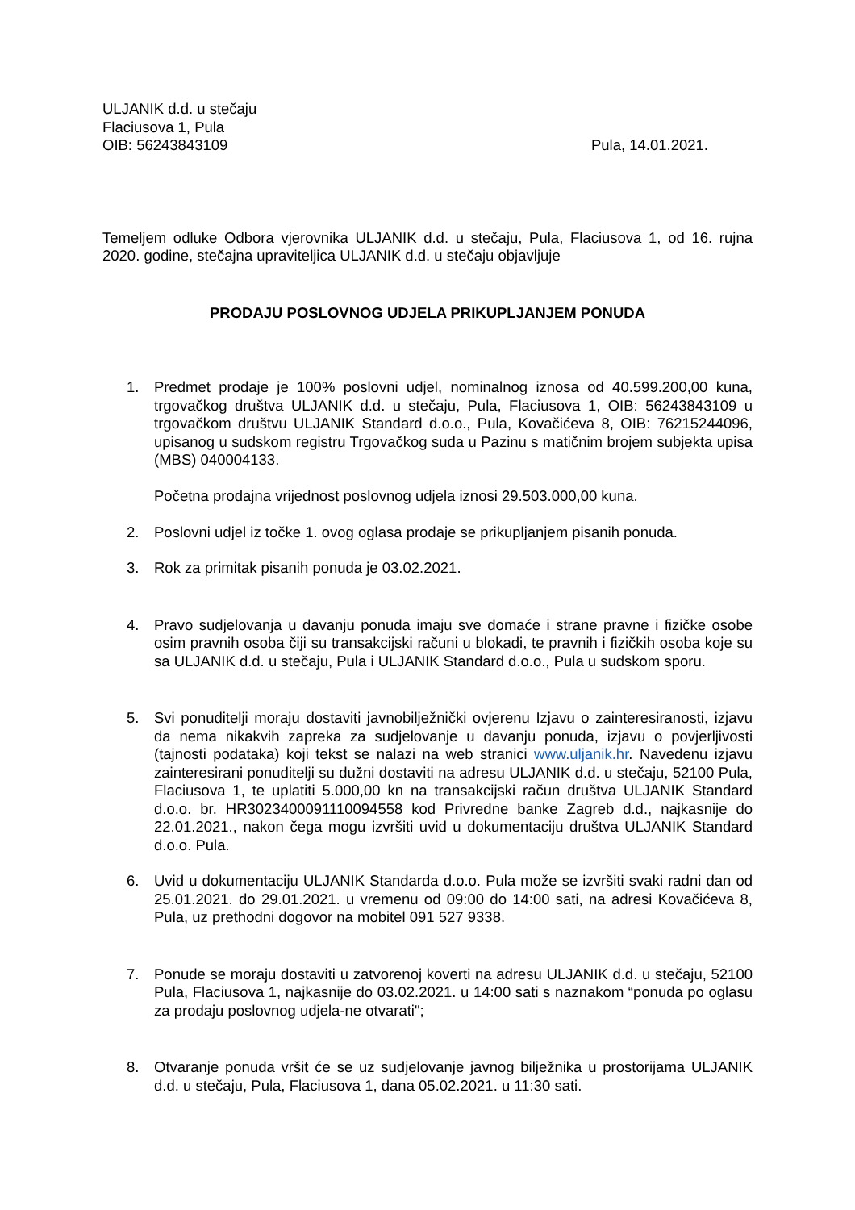ULJANIK d.d. u stečaju
Flaciusova 1, Pula
OIB: 56243843109
Pula, 14.01.2021.
Temeljem odluke Odbora vjerovnika ULJANIK d.d. u stečaju, Pula, Flaciusova 1, od 16. rujna 2020. godine, stečajna upraviteljica ULJANIK d.d. u stečaju objavljuje
PRODAJU POSLOVNOG UDJELA PRIKUPLJANJEM PONUDA
1. Predmet prodaje je 100% poslovni udjel, nominalnog iznosa od 40.599.200,00 kuna, trgovačkog društva ULJANIK d.d. u stečaju, Pula, Flaciusova 1, OIB: 56243843109 u trgovačkom društvu ULJANIK Standard d.o.o., Pula, Kovačićeva 8, OIB: 76215244096, upisanog u sudskom registru Trgovačkog suda u Pazinu s matičnim brojem subjekta upisa (MBS) 040004133.
Početna prodajna vrijednost poslovnog udjela iznosi 29.503.000,00 kuna.
2. Poslovni udjel iz točke 1. ovog oglasa prodaje se prikupljanjem pisanih ponuda.
3. Rok za primitak pisanih ponuda je 03.02.2021.
4. Pravo sudjelovanja u davanju ponuda imaju sve domaće i strane pravne i fizičke osobe osim pravnih osoba čiji su transakcijski računi u blokadi, te pravnih i fizičkih osoba koje su sa ULJANIK d.d. u stečaju, Pula i ULJANIK Standard d.o.o., Pula u sudskom sporu.
5. Svi ponuditelji moraju dostaviti javnobilježnički ovjerenu Izjavu o zainteresiranosti, izjavu da nema nikakvih zapreka za sudjelovanje u davanju ponuda, izjavu o povjerljivosti (tajnosti podataka) koji tekst se nalazi na web stranici www.uljanik.hr. Navedenu izjavu zainteresirani ponuditelji su dužni dostaviti na adresu ULJANIK d.d. u stečaju, 52100 Pula, Flaciusova 1, te uplatiti 5.000,00 kn na transakcijski račun društva ULJANIK Standard d.o.o. br. HR3023400091110094558 kod Privredne banke Zagreb d.d., najkasnije do 22.01.2021., nakon čega mogu izvršiti uvid u dokumentaciju društva ULJANIK Standard d.o.o. Pula.
6. Uvid u dokumentaciju ULJANIK Standarda d.o.o. Pula može se izvršiti svaki radni dan od 25.01.2021. do 29.01.2021. u vremenu od 09:00 do 14:00 sati, na adresi Kovačićeva 8, Pula, uz prethodni dogovor na mobitel 091 527 9338.
7. Ponude se moraju dostaviti u zatvorenoj koverti na adresu ULJANIK d.d. u stečaju, 52100 Pula, Flaciusova 1, najkasnije do 03.02.2021. u 14:00 sati s naznakom “ponuda po oglasu za prodaju poslovnog udjela-ne otvarati";
8. Otvaranje ponuda vršit će se uz sudjelovanje javnog bilježnika u prostorijama ULJANIK d.d. u stečaju, Pula, Flaciusova 1, dana 05.02.2021. u 11:30 sati.